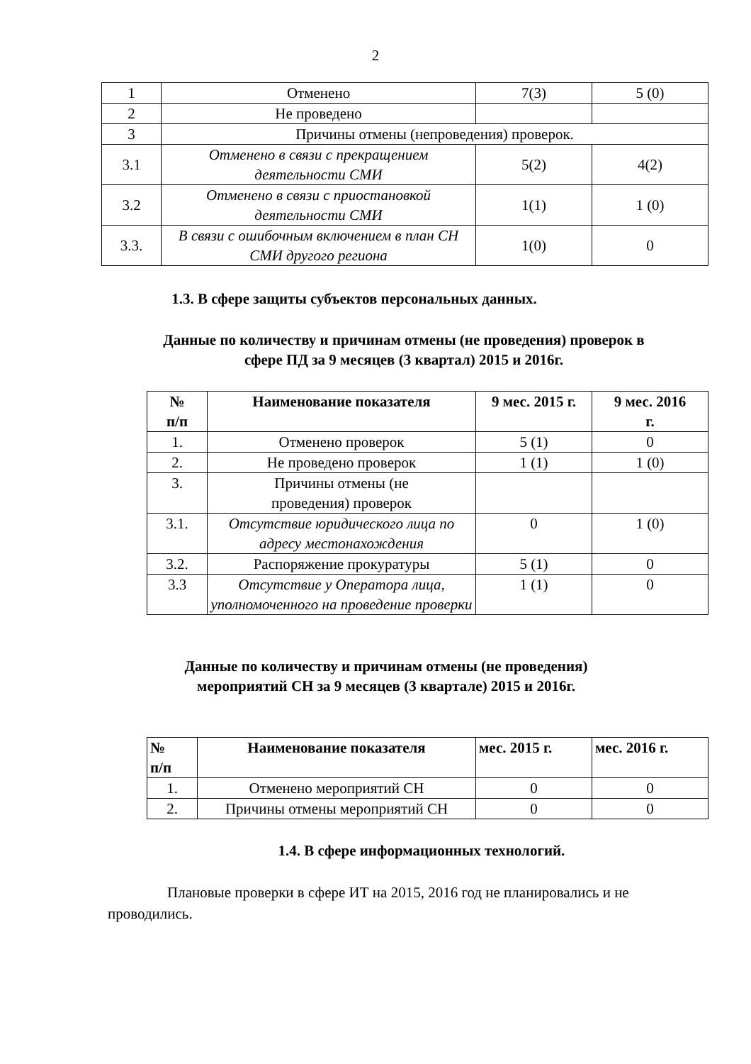2
| 1 | Отменено | 7(3) | 5 (0) |
| 2 | Не проведено | | |
| 3 | Причины отмены (непроведения) проверок. | | |
| 3.1 | Отменено в связи с прекращением деятельности СМИ | 5(2) | 4(2) |
| 3.2 | Отменено в связи с приостановкой деятельности СМИ | 1(1) | 1 (0) |
| 3.3. | В связи с ошибочным включением в план СН СМИ другого региона | 1(0) | 0 |
1.3. В сфере защиты субъектов персональных данных.
Данные по количеству и причинам отмены (не проведения) проверок в
сфере ПД за 9 месяцев (3 квартал) 2015 и 2016г.
| № п/п | Наименование показателя | 9 мес. 2015 г. | 9 мес. 2016 г. |
| --- | --- | --- | --- |
| 1. | Отменено проверок | 5 (1) | 0 |
| 2. | Не проведено проверок | 1 (1) | 1 (0) |
| 3. | Причины отмены (не проведения) проверок | | |
| 3.1. | Отсутствие юридического лица по адресу местонахождения | 0 | 1 (0) |
| 3.2. | Распоряжение прокуратуры | 5 (1) | 0 |
| 3.3 | Отсутствие у Оператора лица, уполномоченного на проведение проверки | 1 (1) | 0 |
Данные по количеству и причинам отмены (не проведения)
мероприятий СН за 9 месяцев (3 квартале) 2015 и 2016г.
| № п/п | Наименование показателя | мес. 2015 г. | мес. 2016 г. |
| --- | --- | --- | --- |
| 1. | Отменено мероприятий СН | 0 | 0 |
| 2. | Причины отмены мероприятий СН | 0 | 0 |
1.4. В сфере информационных технологий.
Плановые проверки в сфере ИТ на 2015, 2016 год не планировались и не проводились.